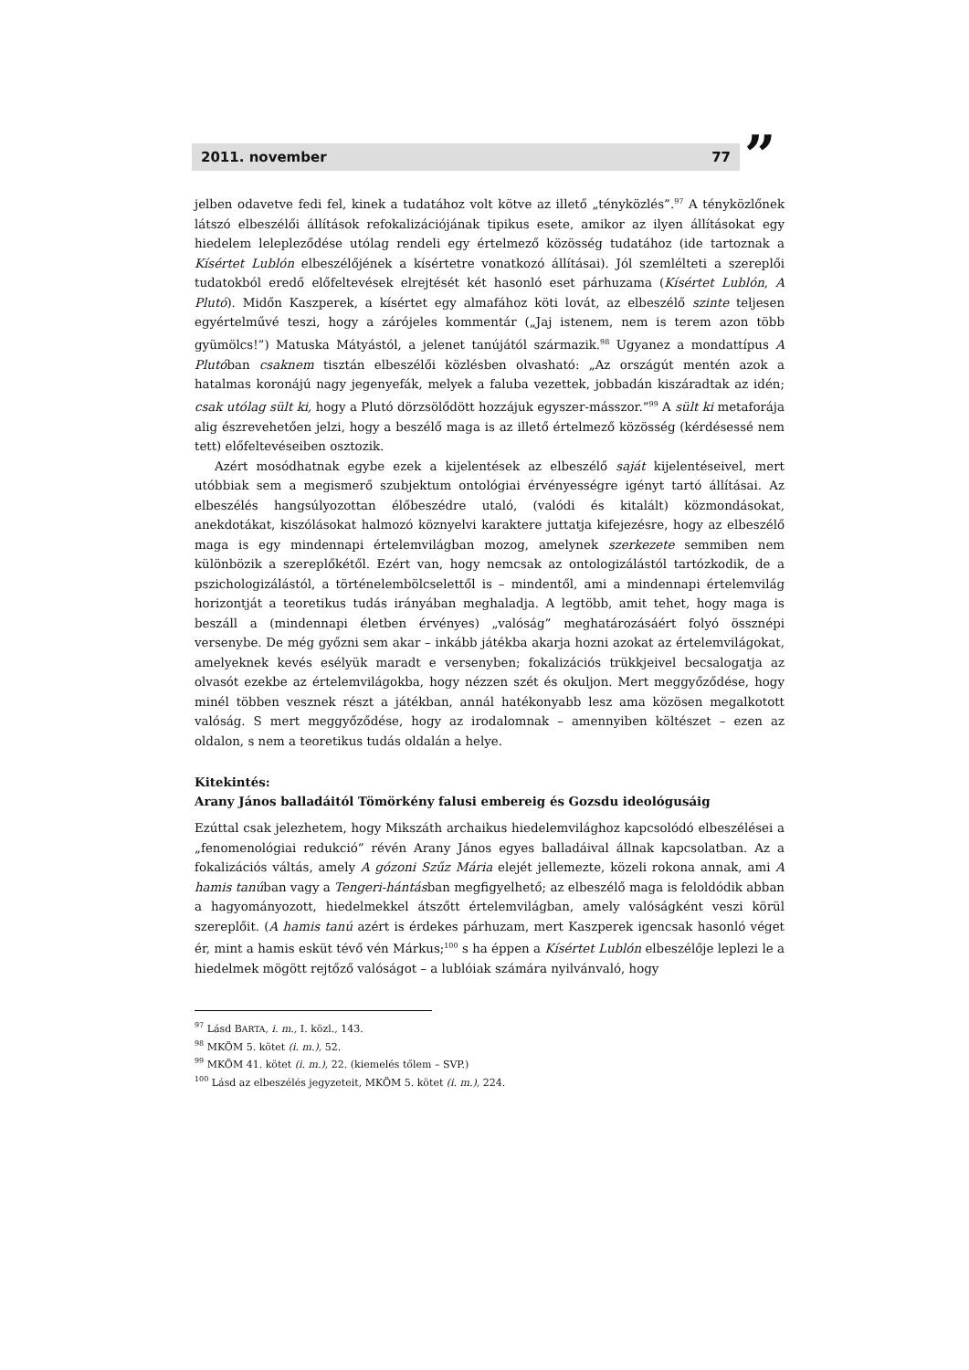2011. november 77 ”
jelben odavetve fedi fel, kinek a tudatához volt kötve az illető „tényközlés”.<sup>97</sup> A tényközlőnek látszó elbeszélői állítások refokalizációjának tipikus esete, amikor az ilyen állításokat egy hiedelem leleplező­dése utólag rendeli egy értelmező közösség tudatához (ide tartoznak a Kísértet Lublón elbeszélőjének a kísértetre vonatkozó állításai). Jól szemlélteti a szereplői tudatokból eredő előfeltevések elrejtését két hasonló eset párhuzama (Kísértet Lublón, A Plutó). Midőn Kaszperek, a kísértet egy almafához köti lovát, az elbeszélő szinte teljesen egyértelművé teszi, hogy a zárójeles kommentár („Jaj istenem, nem is terem azon több gyümölcs!”) Matuska Mátyástól, a jelenet tanújától származik.<sup>98</sup> Ugyanez a mondattípus A Plutóban csaknem tisztán elbeszélői közlésben olvasható: „Az országút mentén azok a hatalmas koronájú nagy jegenyefák, melyek a faluba vezettek, jobbadán kiszáradtak az idén; csak utólag sült ki, hogy a Plutó dörzsölődött hozzájuk egyszer-másszor.”<sup>99</sup> A sült ki metaforája alig észrevehetően jelzi, hogy a beszélő maga is az illető értelmező közösség (kérdésessé nem tett) előfeltevéseiben osztozik.
Azért mosódhatnak egybe ezek a kijelentések az elbeszélő saját kijelentéseivel, mert utóbbiak sem a megismerő szubjektum ontológiai érvényességre igényt tartó állításai. Az elbeszélés hangsúlyozottan élőbeszédre utaló, (valódi és kitalált) közmondásokat, anekdotákat, kiszólásokat halmozó köznyelvi karaktere juttatja kifejezésre, hogy az elbeszélő maga is egy mindennapi értelemvilágban mozog, amelynek szerkezete semmiben nem különbözik a szereplőkétől. Ezért van, hogy nemcsak az ontologizálástól tartózkodik, de a pszichologizálástól, a történelembölcselettől is – mindentől, ami a mindennapi értelemvilág horizontját a teoretikus tudás irányában meghaladja. A legtöbb, amit tehet, hogy maga is beszáll a (mindennapi életben érvényes) „valóság” meghatározásáért folyó össznépi versenybe. De még győzni sem akar – inkább játékba akarja hozni azokat az értelemvilágokat, amelyeknek kevés esélyük maradt e versenyben; fokalizációs trükkjeivel becsalogatja az olvasót ezekbe az értelemvilágokba, hogy nézzen szét és okuljon. Mert meggyőződése, hogy minél többen vesznek részt a játékban, annál hatékonyabb lesz ama közösen megalkotott valóság. S mert meggyőződése, hogy az irodalomnak – amennyiben költészet – ezen az oldalon, s nem a teoretikus tudás oldalán a helye.
Kitekintés:
Arany János balladáitól Tömörkény falusi embereig és Gozsdu ideológusáig
Ezúttal csak jelezhetem, hogy Mikszáth archaikus hiedelemvilághoz kapcsolódó elbeszélései a „fenomenológiai redukció” révén Arany János egyes balladáival állnak kapcsolatban. Az a fokalizációs váltás, amely A gózoni Szűz Mária elejét jellemezte, közeli rokona annak, ami A hamis tanúban vagy a Tengeri-hántásban megfigyelhető; az elbeszélő maga is feloldódik abban a hagyományozott, hiedelmekkel átszőtt értelemvilágban, amely valóságként veszi körül szereplőit. (A hamis tanú azért is érdekes párhuzam, mert Kaszperek igencsak hasonló véget ér, mint a hamis esküt tévő vén Márkus;<sup>100</sup> s ha éppen a Kísértet Lublón elbeszélője leplezi le a hiedelmek mögött rejtőző valóságot – a lublóiak számára nyilvánvaló, hogy
<sup>97</sup> Lásd BARTA, i. m., I. közl., 143.
<sup>98</sup> MKÖM 5. kötet (i. m.), 52.
<sup>99</sup> MKÖM 41. kötet (i. m.), 22. (kiemelés tőlem – SVP.)
<sup>100</sup> Lásd az elbeszélés jegyzeteit, MKÖM 5. kötet (i. m.), 224.